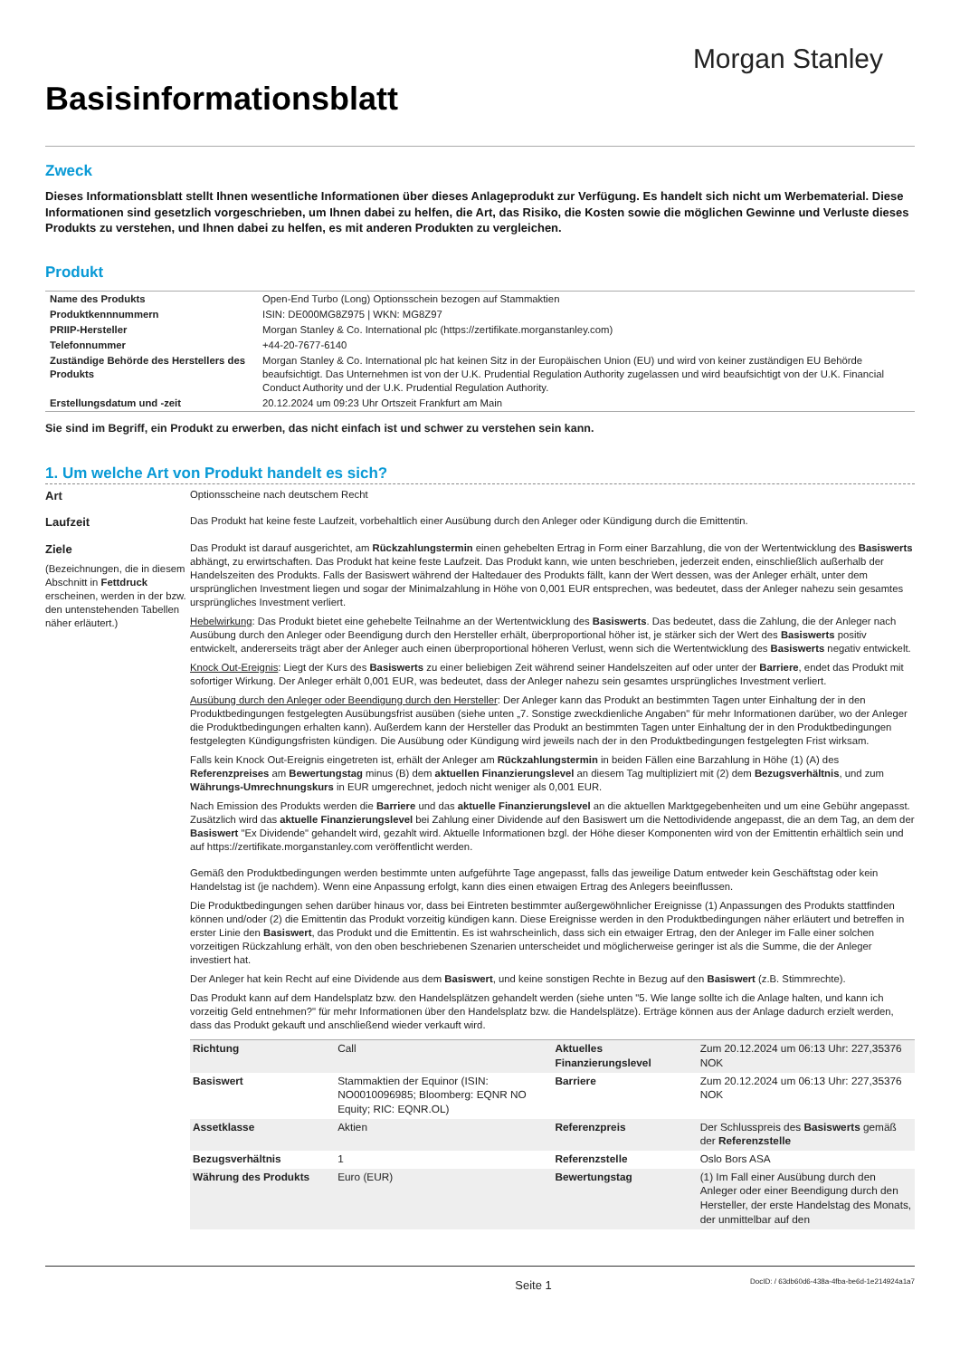Morgan Stanley
Basisinformationsblatt
Zweck
Dieses Informationsblatt stellt Ihnen wesentliche Informationen über dieses Anlageprodukt zur Verfügung. Es handelt sich nicht um Werbematerial. Diese Informationen sind gesetzlich vorgeschrieben, um Ihnen dabei zu helfen, die Art, das Risiko, die Kosten sowie die möglichen Gewinne und Verluste dieses Produkts zu verstehen, und Ihnen dabei zu helfen, es mit anderen Produkten zu vergleichen.
Produkt
| Name des Produkts | Open-End Turbo (Long) Optionsschein bezogen auf Stammaktien |
| Produktkennnummern | ISIN: DE000MG8Z975 / WKN: MG8Z97 |
| PRIIP-Hersteller | Morgan Stanley & Co. International plc (https://zertifikate.morganstanley.com) |
| Telefonnummer | +44-20-7677-6140 |
| Zuständige Behörde des Herstellers des Produkts | Morgan Stanley & Co. International plc hat keinen Sitz in der Europäischen Union (EU) und wird von keiner zuständigen EU Behörde beaufsichtigt. Das Unternehmen ist von der U.K. Prudential Regulation Authority zugelassen und wird beaufsichtigt von der U.K. Financial Conduct Authority und der U.K. Prudential Regulation Authority. |
| Erstellungsdatum und -zeit | 20.12.2024 um 09:23 Uhr Ortszeit Frankfurt am Main |
Sie sind im Begriff, ein Produkt zu erwerben, das nicht einfach ist und schwer zu verstehen sein kann.
1. Um welche Art von Produkt handelt es sich?
Art
Optionsscheine nach deutschem Recht
Laufzeit
Das Produkt hat keine feste Laufzeit, vorbehaltlich einer Ausübung durch den Anleger oder Kündigung durch die Emittentin.
Ziele
(Bezeichnungen, die in diesem Abschnitt in Fettdruck erscheinen, werden in der bzw. den untenstehenden Tabellen näher erläutert.)
Das Produkt ist darauf ausgerichtet, am Rückzahlungstermin einen gehebelten Ertrag in Form einer Barzahlung, die von der Wertentwicklung des Basiswerts abhängt, zu erwirtschaften. Das Produkt hat keine feste Laufzeit. Das Produkt kann, wie unten beschrieben, jederzeit enden, einschließlich außerhalb der Handelszeiten des Produkts. Falls der Basiswert während der Haltedauer des Produkts fällt, kann der Wert dessen, was der Anleger erhält, unter dem ursprünglichen Investment liegen und sogar der Minimalzahlung in Höhe von 0,001 EUR entsprechen, was bedeutet, dass der Anleger nahezu sein gesamtes ursprüngliches Investment verliert.
Hebelwirkung: Das Produkt bietet eine gehebelte Teilnahme an der Wertentwicklung des Basiswerts. Das bedeutet, dass die Zahlung, die der Anleger nach Ausübung durch den Anleger oder Beendigung durch den Hersteller erhält, überproportional höher ist, je stärker sich der Wert des Basiswerts positiv entwickelt, andererseits trägt aber der Anleger auch einen überproportional höheren Verlust, wenn sich die Wertentwicklung des Basiswerts negativ entwickelt.
Knock Out-Ereignis: Liegt der Kurs des Basiswerts zu einer beliebigen Zeit während seiner Handelszeiten auf oder unter der Barriere, endet das Produkt mit sofortiger Wirkung. Der Anleger erhält 0,001 EUR, was bedeutet, dass der Anleger nahezu sein gesamtes ursprüngliches Investment verliert.
Ausübung durch den Anleger oder Beendigung durch den Hersteller: Der Anleger kann das Produkt an bestimmten Tagen unter Einhaltung der in den Produktbedingungen festgelegten Ausübungsfrist ausüben (siehe unten „7. Sonstige zweckdienliche Angaben" für mehr Informationen darüber, wo der Anleger die Produktbedingungen erhalten kann). Außerdem kann der Hersteller das Produkt an bestimmten Tagen unter Einhaltung der in den Produktbedingungen festgelegten Kündigungsfristen kündigen. Die Ausübung oder Kündigung wird jeweils nach der in den Produktbedingungen festgelegten Frist wirksam.
Falls kein Knock Out-Ereignis eingetreten ist, erhält der Anleger am Rückzahlungstermin in beiden Fällen eine Barzahlung in Höhe (1) (A) des Referenzpreises am Bewertungstag minus (B) dem aktuellen Finanzierungslevel an diesem Tag multipliziert mit (2) dem Bezugsverhältnis, und zum Währungs-Umrechnungskurs in EUR umgerechnet, jedoch nicht weniger als 0,001 EUR.
Nach Emission des Produkts werden die Barriere und das aktuelle Finanzierungslevel an die aktuellen Marktgegebenheiten und um eine Gebühr angepasst. Zusätzlich wird das aktuelle Finanzierungslevel bei Zahlung einer Dividende auf den Basiswert um die Nettodividende angepasst, die an dem Tag, an dem der Basiswert "Ex Dividende" gehandelt wird, gezahlt wird. Aktuelle Informationen bzgl. der Höhe dieser Komponenten wird von der Emittentin erhältlich sein und auf https://zertifikate.morganstanley.com veröffentlicht werden.
Gemäß den Produktbedingungen werden bestimmte unten aufgeführte Tage angepasst, falls das jeweilige Datum entweder kein Geschäftstag oder kein Handelstag ist (je nachdem). Wenn eine Anpassung erfolgt, kann dies einen etwaigen Ertrag des Anlegers beeinflussen.
Die Produktbedingungen sehen darüber hinaus vor, dass bei Eintreten bestimmter außergewöhnlicher Ereignisse (1) Anpassungen des Produkts stattfinden können und/oder (2) die Emittentin das Produkt vorzeitig kündigen kann. Diese Ereignisse werden in den Produktbedingungen näher erläutert und betreffen in erster Linie den Basiswert, das Produkt und die Emittentin. Es ist wahrscheinlich, dass sich ein etwaiger Ertrag, den der Anleger im Falle einer solchen vorzeitigen Rückzahlung erhält, von den oben beschriebenen Szenarien unterscheidet und möglicherweise geringer ist als die Summe, die der Anleger investiert hat.
Der Anleger hat kein Recht auf eine Dividende aus dem Basiswert, und keine sonstigen Rechte in Bezug auf den Basiswert (z.B. Stimmrechte).
Das Produkt kann auf dem Handelsplatz bzw. den Handelsplätzen gehandelt werden (siehe unten "5. Wie lange sollte ich die Anlage halten, und kann ich vorzeitig Geld entnehmen?" für mehr Informationen über den Handelsplatz bzw. die Handelsplätze). Erträge können aus der Anlage dadurch erzielt werden, dass das Produkt gekauft und anschließend wieder verkauft wird.
| Richtung | Call | Aktuelles Finanzierungslevel | Zum 20.12.2024 um 06:13 Uhr: 227,35376 NOK |
| Basiswert | Stammaktien der Equinor (ISIN: NO0010096985; Bloomberg: EQNR NO Equity; RIC: EQNR.OL) | Barriere | Zum 20.12.2024 um 06:13 Uhr: 227,35376 NOK |
| Assetklasse | Aktien | Referenzpreis | Der Schlusspreis des Basiswerts gemäß der Referenzstelle |
| Bezugsverhältnis | 1 | Referenzstelle | Oslo Bors ASA |
| Währung des Produkts | Euro (EUR) | Bewertungstag | (1) Im Fall einer Ausübung durch den Anleger oder einer Beendigung durch den Hersteller, der erste Handelstag des Monats, der unmittelbar auf den |
Seite 1 DocID: / 63db60d6-438a-4fba-be6d-1e214924a1a7